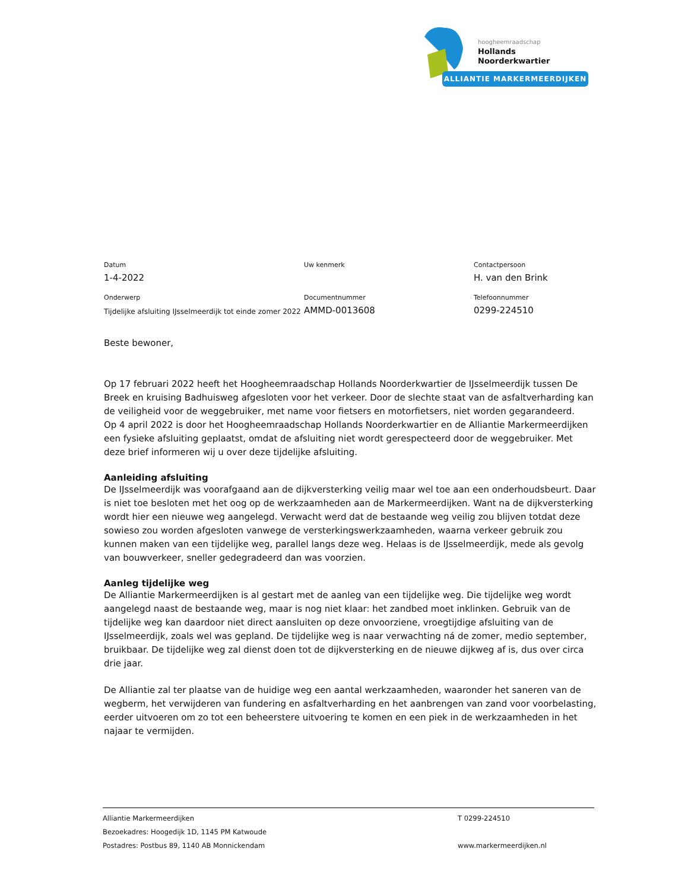hoogheemraadschap
Hollands
Noorderkwartier
ALLIANTIE MARKERMEERDIJKEN
Datum
1-4-2022
Uw kenmerk
Contactpersoon
H. van den Brink
Onderwerp
Tijdelijke afsluiting IJsselmeerdijk tot einde zomer 2022
Documentnummer
AMMD-0013608
Telefoonnummer
0299-224510
Beste bewoner,
Op 17 februari 2022 heeft het Hoogheemraadschap Hollands Noorderkwartier de IJsselmeerdijk tussen De Breek en kruising Badhuisweg afgesloten voor het verkeer. Door de slechte staat van de asfaltverharding kan de veiligheid voor de weggebruiker, met name voor fietsers en motorfietsers, niet worden gegarandeerd.
Op 4 april 2022 is door het Hoogheemraadschap Hollands Noorderkwartier en de Alliantie Markermeerdijken een fysieke afsluiting geplaatst, omdat de afsluiting niet wordt gerespecteerd door de weggebruiker. Met deze brief informeren wij u over deze tijdelijke afsluiting.
Aanleiding afsluiting
De IJsselmeerdijk was voorafgaand aan de dijkversterking veilig maar wel toe aan een onderhoudsbeurt. Daar is niet toe besloten met het oog op de werkzaamheden aan de Markermeerdijken. Want na de dijkversterking wordt hier een nieuwe weg aangelegd. Verwacht werd dat de bestaande weg veilig zou blijven totdat deze sowieso zou worden afgesloten vanwege de versterkingswerkzaamheden, waarna verkeer gebruik zou kunnen maken van een tijdelijke weg, parallel langs deze weg. Helaas is de IJsselmeerdijk, mede als gevolg van bouwverkeer, sneller gedegradeerd dan was voorzien.
Aanleg tijdelijke weg
De Alliantie Markermeerdijken is al gestart met de aanleg van een tijdelijke weg. Die tijdelijke weg wordt aangelegd naast de bestaande weg, maar is nog niet klaar: het zandbed moet inklinken. Gebruik van de tijdelijke weg kan daardoor niet direct aansluiten op deze onvoorziene, vroegtijdige afsluiting van de IJsselmeerdijk, zoals wel was gepland. De tijdelijke weg is naar verwachting ná de zomer, medio september, bruikbaar. De tijdelijke weg zal dienst doen tot de dijkversterking en de nieuwe dijkweg af is, dus over circa drie jaar.
De Alliantie zal ter plaatse van de huidige weg een aantal werkzaamheden, waaronder het saneren van de wegberm, het verwijderen van fundering en asfaltverharding en het aanbrengen van zand voor voorbelasting, eerder uitvoeren om zo tot een beheerstere uitvoering te komen en een piek in de werkzaamheden in het najaar te vermijden.
Alliantie Markermeerdijken
Bezoekadres: Hoogedijk 1D, 1145 PM Katwoude
Postadres: Postbus 89, 1140 AB Monnickendam
T 0299-224510
www.markermeerdijken.nl